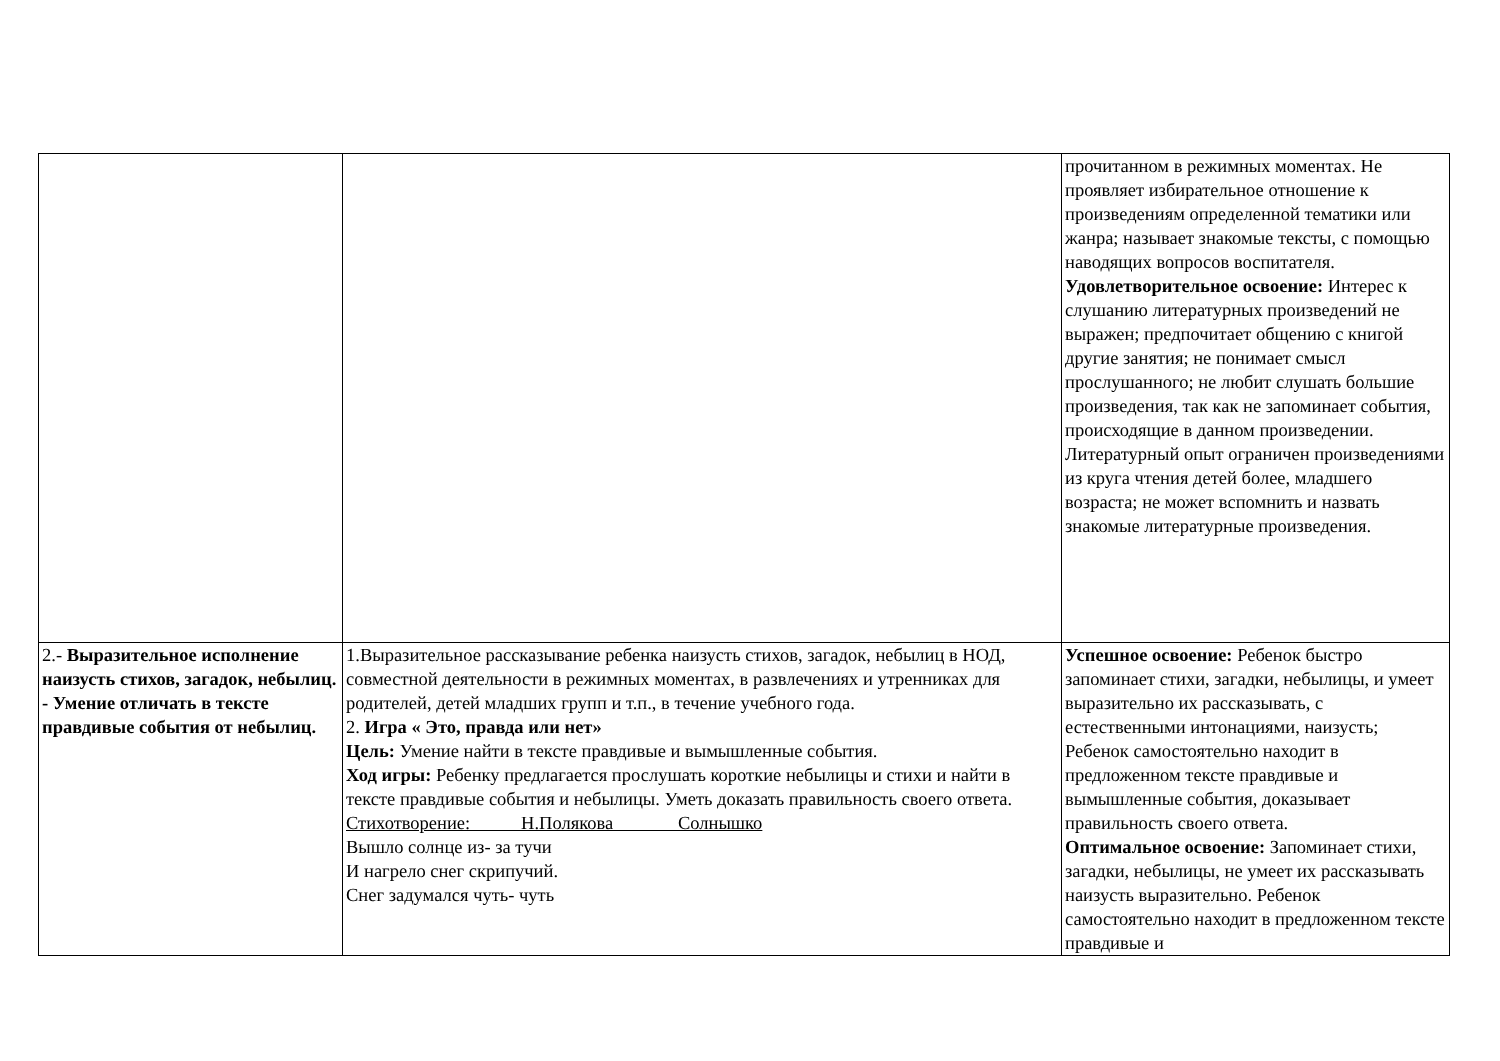| | | прочитанном в режимных моментах. Не проявляет избирательное отношение к произведениям определенной тематики или жанра; называет знакомые тексты, с помощью наводящих вопросов воспитателя. Удовлетворительное освоение: Интерес к слушанию литературных произведений не выражен; предпочитает общению с книгой другие занятия; не понимает смысл прослушанного; не любит слушать большие произведения, так как не запоминает события, происходящие в данном произведении. Литературный опыт ограничен произведениями из круга чтения детей более, младшего возраста; не может вспомнить и назвать знакомые литературные произведения. |
| 2.- Выразительное исполнение наизусть стихов, загадок, небылиц. - Умение отличать в тексте правдивые события от небылиц. | 1.Выразительное рассказывание ребенка наизусть стихов, загадок, небылиц в НОД, совместной деятельности в режимных моментах, в развлечениях и утренниках для родителей, детей младших групп и т.п., в течение учебного года. 2. Игра « Это, правда или нет» Цель: Умение найти в тексте правдивые и вымышленные события. Ход игры: Ребенку предлагается прослушать короткие небылицы и стихи и найти в тексте правдивые события и небылицы. Уметь доказать правильность своего ответа. Стихотворение: Н.Полякова Солнышко Вышло солнце из- за тучи И нагрело снег скрипучий. Снег задумался чуть- чуть | Успешное освоение: Ребенок быстро запоминает стихи, загадки, небылицы, и умеет выразительно их рассказывать, с естественными интонациями, наизусть; Ребенок самостоятельно находит в предложенном тексте правдивые и вымышленные события, доказывает правильность своего ответа. Оптимальное освоение: Запоминает стихи, загадки, небылицы, не умеет их рассказывать наизусть выразительно. Ребенок самостоятельно находит в предложенном тексте правдивые и |